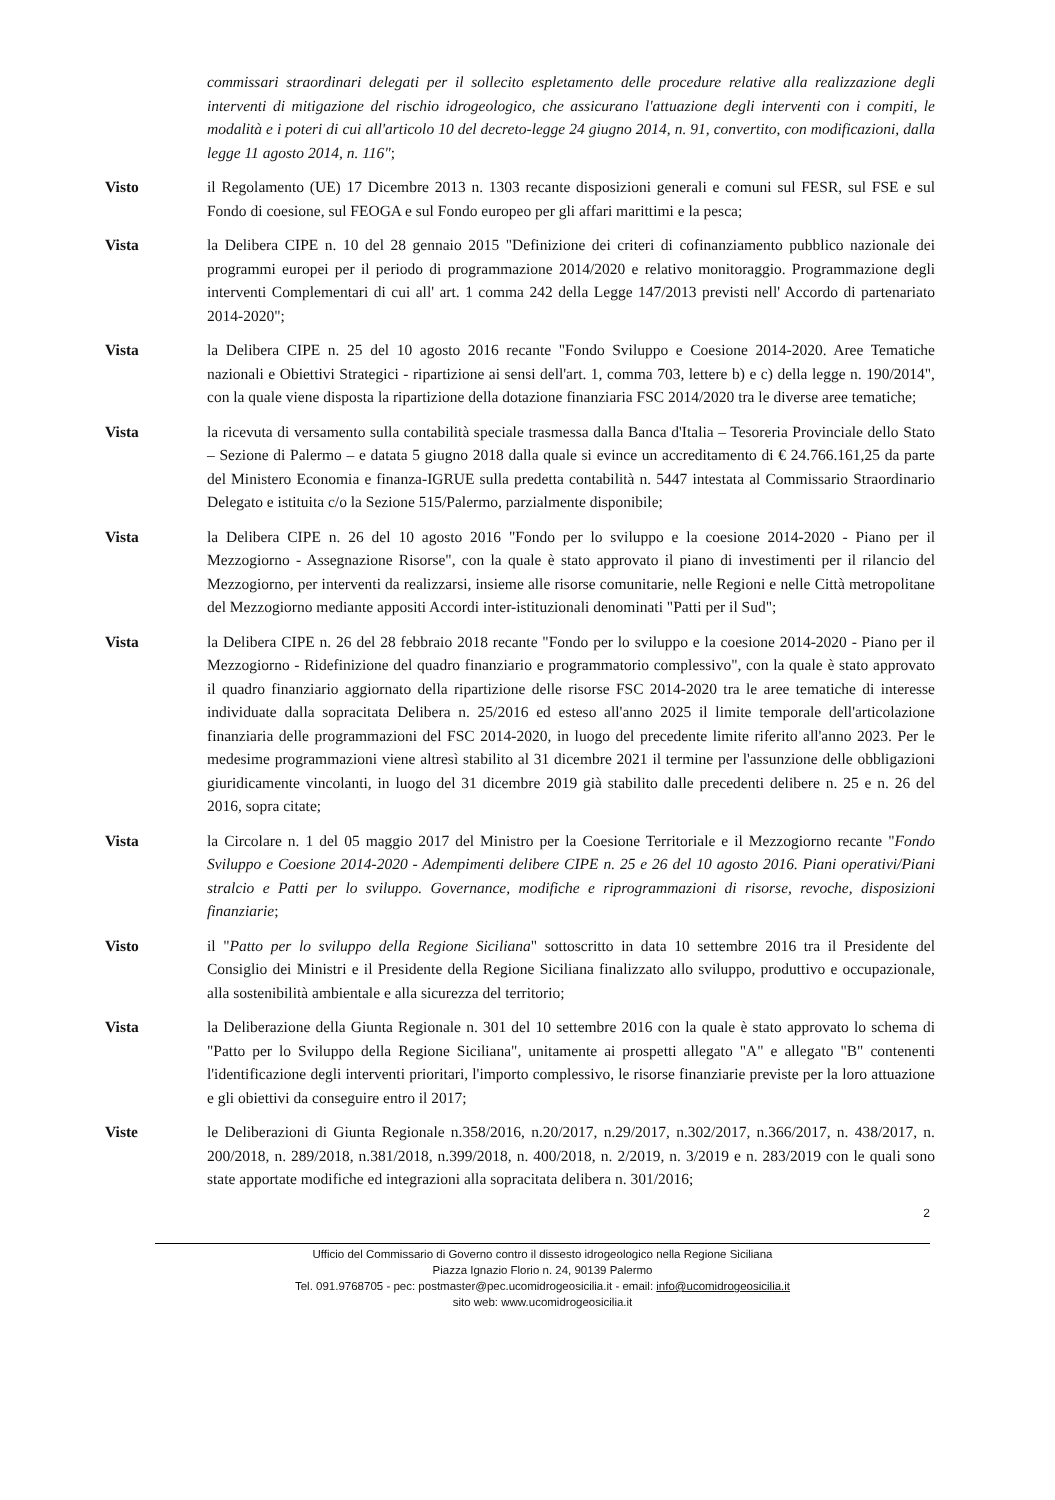commissari straordinari delegati per il sollecito espletamento delle procedure relative alla realizzazione degli interventi di mitigazione del rischio idrogeologico, che assicurano l'attuazione degli interventi con i compiti, le modalità e i poteri di cui all'articolo 10 del decreto-legge 24 giugno 2014, n. 91, convertito, con modificazioni, dalla legge 11 agosto 2014, n. 116";
Visto il Regolamento (UE) 17 Dicembre 2013 n. 1303 recante disposizioni generali e comuni sul FESR, sul FSE e sul Fondo di coesione, sul FEOGA e sul Fondo europeo per gli affari marittimi e la pesca;
Vista la Delibera CIPE n. 10 del 28 gennaio 2015 "Definizione dei criteri di cofinanziamento pubblico nazionale dei programmi europei per il periodo di programmazione 2014/2020 e relativo monitoraggio. Programmazione degli interventi Complementari di cui all' art. 1 comma 242 della Legge 147/2013 previsti nell' Accordo di partenariato 2014-2020";
Vista la Delibera CIPE n. 25 del 10 agosto 2016 recante "Fondo Sviluppo e Coesione 2014-2020. Aree Tematiche nazionali e Obiettivi Strategici - ripartizione ai sensi dell'art. 1, comma 703, lettere b) e c) della legge n. 190/2014", con la quale viene disposta la ripartizione della dotazione finanziaria FSC 2014/2020 tra le diverse aree tematiche;
Vista la ricevuta di versamento sulla contabilità speciale trasmessa dalla Banca d'Italia – Tesoreria Provinciale dello Stato – Sezione di Palermo – e datata 5 giugno 2018 dalla quale si evince un accreditamento di € 24.766.161,25 da parte del Ministero Economia e finanza-IGRUE sulla predetta contabilità n. 5447 intestata al Commissario Straordinario Delegato e istituita c/o la Sezione 515/Palermo, parzialmente disponibile;
Vista la Delibera CIPE n. 26 del 10 agosto 2016 "Fondo per lo sviluppo e la coesione 2014-2020 - Piano per il Mezzogiorno - Assegnazione Risorse", con la quale è stato approvato il piano di investimenti per il rilancio del Mezzogiorno, per interventi da realizzarsi, insieme alle risorse comunitarie, nelle Regioni e nelle Città metropolitane del Mezzogiorno mediante appositi Accordi inter-istituzionali denominati "Patti per il Sud";
Vista la Delibera CIPE n. 26 del 28 febbraio 2018 recante "Fondo per lo sviluppo e la coesione 2014-2020 - Piano per il Mezzogiorno - Ridefinizione del quadro finanziario e programmatorio complessivo", con la quale è stato approvato il quadro finanziario aggiornato della ripartizione delle risorse FSC 2014-2020 tra le aree tematiche di interesse individuate dalla sopracitata Delibera n. 25/2016 ed esteso all'anno 2025 il limite temporale dell'articolazione finanziaria delle programmazioni del FSC 2014-2020, in luogo del precedente limite riferito all'anno 2023. Per le medesime programmazioni viene altresì stabilito al 31 dicembre 2021 il termine per l'assunzione delle obbligazioni giuridicamente vincolanti, in luogo del 31 dicembre 2019 già stabilito dalle precedenti delibere n. 25 e n. 26 del 2016, sopra citate;
Vista la Circolare n. 1 del 05 maggio 2017 del Ministro per la Coesione Territoriale e il Mezzogiorno recante "Fondo Sviluppo e Coesione 2014-2020 - Adempimenti delibere CIPE n. 25 e 26 del 10 agosto 2016. Piani operativi/Piani stralcio e Patti per lo sviluppo. Governance, modifiche e riprogrammazioni di risorse, revoche, disposizioni finanziarie;
Visto il "Patto per lo sviluppo della Regione Siciliana" sottoscritto in data 10 settembre 2016 tra il Presidente del Consiglio dei Ministri e il Presidente della Regione Siciliana finalizzato allo sviluppo, produttivo e occupazionale, alla sostenibilità ambientale e alla sicurezza del territorio;
Vista la Deliberazione della Giunta Regionale n. 301 del 10 settembre 2016 con la quale è stato approvato lo schema di "Patto per lo Sviluppo della Regione Siciliana", unitamente ai prospetti allegato "A" e allegato "B" contenenti l'identificazione degli interventi prioritari, l'importo complessivo, le risorse finanziarie previste per la loro attuazione e gli obiettivi da conseguire entro il 2017;
Viste le Deliberazioni di Giunta Regionale n.358/2016, n.20/2017, n.29/2017, n.302/2017, n.366/2017, n. 438/2017, n. 200/2018, n. 289/2018, n.381/2018, n.399/2018, n. 400/2018, n. 2/2019, n. 3/2019 e n. 283/2019 con le quali sono state apportate modifiche ed integrazioni alla sopracitata delibera n. 301/2016;
2
Ufficio del Commissario di Governo contro il dissesto idrogeologico nella Regione Siciliana
Piazza Ignazio Florio n. 24, 90139 Palermo
Tel. 091.9768705 - pec: postmaster@pec.ucomidrogeosicilia.it - email: info@ucomidrogeosicilia.it
sito web: www.ucomidrogeosicilia.it